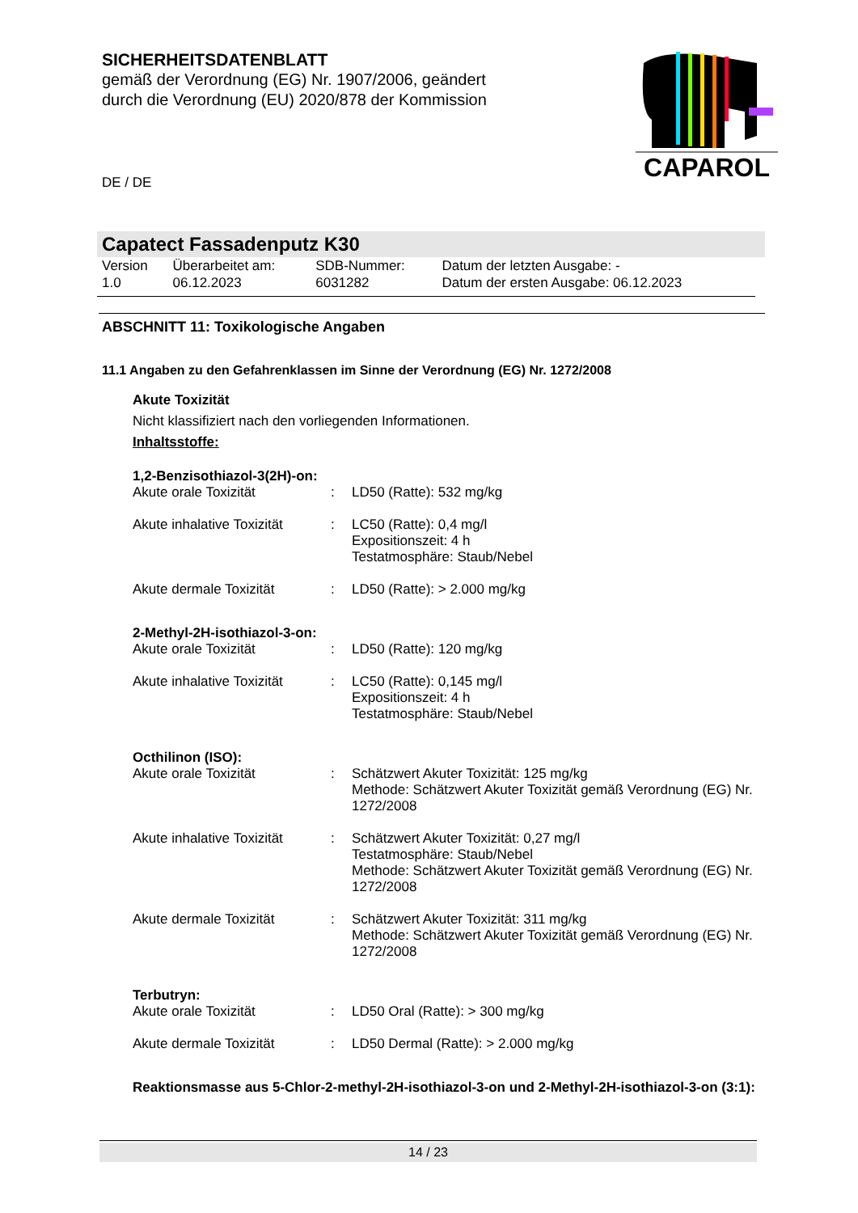SICHERHEITSDATENBLATT
gemäß der Verordnung (EG) Nr. 1907/2006, geändert
durch die Verordnung (EU) 2020/878 der Kommission
CAPAROL
DE / DE
Capatect Fassadenputz K30
| Version 1.0 | Überarbeitet am: 06.12.2023 | SDB-Nummer: 6031282 | Datum der letzten Ausgabe: - Datum der ersten Ausgabe: 06.12.2023 |
ABSCHNITT 11: Toxikologische Angaben
11.1 Angaben zu den Gefahrenklassen im Sinne der Verordnung (EG) Nr. 1272/2008
Akute Toxizität
Nicht klassifiziert nach den vorliegenden Informationen.
Inhaltsstoffe:
1,2-Benzisothiazol-3(2H)-on:
| Akute orale Toxizität | : | LD50 (Ratte): 532 mg/kg |
| Akute inhalative Toxizität | : | LC50 (Ratte): 0,4 mg/l Expositionszeit: 4 h Testatmosphäre: Staub/Nebel |
| Akute dermale Toxizität | : | LD50 (Ratte): > 2.000 mg/kg |
2-Methyl-2H-isothiazol-3-on:
| Akute orale Toxizität | : | LD50 (Ratte): 120 mg/kg |
| Akute inhalative Toxizität | : | LC50 (Ratte): 0,145 mg/l Expositionszeit: 4 h Testatmosphäre: Staub/Nebel |
Octhilinon (ISO):
| Akute orale Toxizität | : | Schätzwert Akuter Toxizität: 125 mg/kg Methode: Schätzwert Akuter Toxizität gemäß Verordnung (EG) Nr. 1272/2008 |
| Akute inhalative Toxizität | : | Schätzwert Akuter Toxizität: 0,27 mg/l Testatmosphäre: Staub/Nebel Methode: Schätzwert Akuter Toxizität gemäß Verordnung (EG) Nr. 1272/2008 |
| Akute dermale Toxizität | : | Schätzwert Akuter Toxizität: 311 mg/kg Methode: Schätzwert Akuter Toxizität gemäß Verordnung (EG) Nr. 1272/2008 |
Terbutryn:
| Akute orale Toxizität | : | LD50 Oral (Ratte): > 300 mg/kg |
| Akute dermale Toxizität | : | LD50 Dermal (Ratte): > 2.000 mg/kg |
Reaktionsmasse aus 5-Chlor-2-methyl-2H-isothiazol-3-on und 2-Methyl-2H-isothiazol-3-on (3:1):
14 / 23